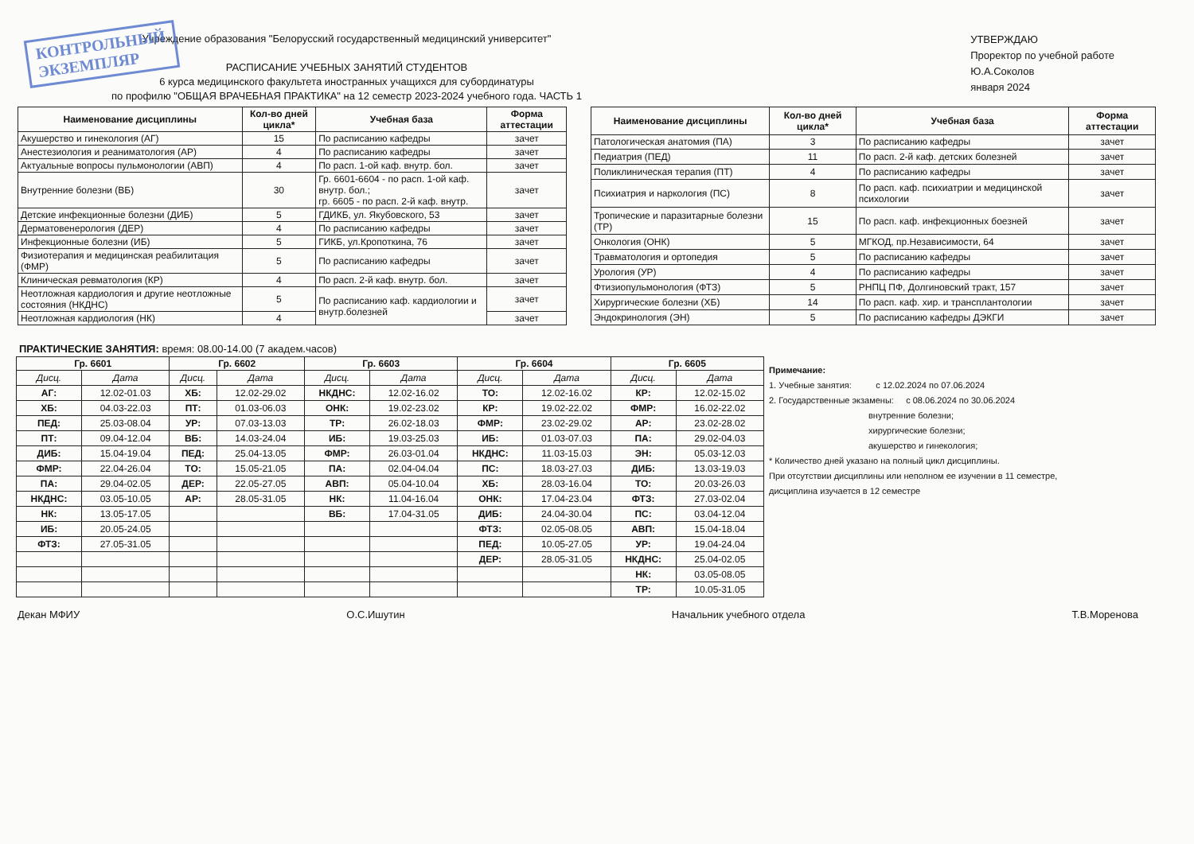КОНТРОЛЬНЫЙ
ЭКЗЕМПЛЯР
Учреждение образования "Белорусский государственный медицинский университет"
РАСПИСАНИЕ УЧЕБНЫХ ЗАНЯТИЙ СТУДЕНТОВ
6 курса медицинского факультета иностранных учащихся для субординатуры
по профилю "ОБЩАЯ ВРАЧЕБНАЯ ПРАКТИКА" на 12 семестр 2023-2024 учебного года. ЧАСТЬ 1
УТВЕРЖДАЮ
Проректор по учебной работе
Ю.А.Соколов
января 2024
| Наименование дисциплины | Кол-во дней цикла* | Учебная база | Форма аттестации |
| --- | --- | --- | --- |
| Акушерство и гинекология (АГ) | 15 | По расписанию кафедры | зачет |
| Анестезиология и реаниматология (АР) | 4 | По расписанию кафедры | зачет |
| Актуальные вопросы пульмонологии (АВП) | 4 | По расп. 1-ой каф. внутр. бол. | зачет |
| Внутренние болезни (ВБ) | 30 | Гр. 6601-6604 - по расп. 1-ой каф. внутр. бол.; гр. 6605 - по расп. 2-й каф. внутр. | зачет |
| Детские инфекционные болезни (ДИБ) | 5 | ГДИКБ, ул. Якубовского, 53 | зачет |
| Дерматовенерология (ДЕР) | 4 | По расписанию кафедры | зачет |
| Инфекционные болезни (ИБ) | 5 | ГИКБ, ул.Кропоткина, 76 | зачет |
| Физиотерапия и медицинская реабилитация (ФМР) | 5 | По расписанию кафедры | зачет |
| Клиническая ревматология (КР) | 4 | По расп. 2-й каф. внутр. бол. | зачет |
| Неотложная кардиология и другие неотложные состояния (НКДНС) | 5 | По расписанию каф. кардиологии и внутр.болезней | зачет |
| Неотложная кардиология (НК) | 4 | | зачет |
| Наименование дисциплины | Кол-во дней цикла* | Учебная база | Форма аттестации |
| --- | --- | --- | --- |
| Патологическая анатомия (ПА) | 3 | По расписанию кафедры | зачет |
| Педиатрия (ПЕД) | 11 | По расп. 2-й каф. детских болезней | зачет |
| Поликлиническая терапия (ПТ) | 4 | По расписанию кафедры | зачет |
| Психиатрия и наркология (ПС) | 8 | По расп. каф. психиатрии и медицинской психологии | зачет |
| Тропические и паразитарные болезни (ТР) | 15 | По расп. каф. инфекционных боезней | зачет |
| Онкология (ОНК) | 5 | МГКОД, пр.Независимости, 64 | зачет |
| Травматология и ортопедия | 5 | По расписанию кафедры | зачет |
| Урология (УР) | 4 | По расписанию кафедры | зачет |
| Фтизиопульмонология (ФТЗ) | 5 | РНПЦ ПФ, Долгиновский тракт, 157 | зачет |
| Хирургические болезни (ХБ) | 14 | По расп. каф. хир. и трансплантологии | зачет |
| Эндокринология (ЭН) | 5 | По расписанию кафедры ДЭКГИ | зачет |
ПРАКТИЧЕСКИЕ ЗАНЯТИЯ: время: 08.00-14.00 (7 академ.часов)
| Гр. 6601 | | Гр. 6602 | | Гр. 6603 | | Гр. 6604 | | Гр. 6605 | |
| --- | --- | --- | --- | --- | --- | --- | --- | --- | --- |
| Дисц. | Дата | Дисц. | Дата | Дисц. | Дата | Дисц. | Дата | Дисц. | Дата |
| АГ: | 12.02-01.03 | ХБ: | 12.02-29.02 | НКДНС: | 12.02-16.02 | ТО: | 12.02-16.02 | КР: | 12.02-15.02 |
| ХБ: | 04.03-22.03 | ПТ: | 01.03-06.03 | ОНК: | 19.02-23.02 | КР: | 19.02-22.02 | ФМР: | 16.02-22.02 |
| ПЕД: | 25.03-08.04 | УР: | 07.03-13.03 | ТР: | 26.02-18.03 | ФМР: | 23.02-29.02 | АР: | 23.02-28.02 |
| ПТ: | 09.04-12.04 | ВБ: | 14.03-24.04 | ИБ: | 19.03-25.03 | ИБ: | 01.03-07.03 | ПА: | 29.02-04.03 |
| ДИБ: | 15.04-19.04 | ПЕД: | 25.04-13.05 | ФМР: | 26.03-01.04 | НКДНС: | 11.03-15.03 | ЭН: | 05.03-12.03 |
| ФМР: | 22.04-26.04 | ТО: | 15.05-21.05 | ПА: | 02.04-04.04 | ПС: | 18.03-27.03 | ДИБ: | 13.03-19.03 |
| ПА: | 29.04-02.05 | ДЕР: | 22.05-27.05 | АВП: | 05.04-10.04 | ХБ: | 28.03-16.04 | ТО: | 20.03-26.03 |
| НКДНС: | 03.05-10.05 | АР: | 28.05-31.05 | НК: | 11.04-16.04 | ОНК: | 17.04-23.04 | ФТЗ: | 27.03-02.04 |
| НК: | 13.05-17.05 | | | ВБ: | 17.04-31.05 | ДИБ: | 24.04-30.04 | ПС: | 03.04-12.04 |
| ИБ: | 20.05-24.05 | | | | | ФТЗ: | 02.05-08.05 | АВП: | 15.04-18.04 |
| ФТЗ: | 27.05-31.05 | | | | | ПЕД: | 10.05-27.05 | УР: | 19.04-24.04 |
| | | | | | | ДЕР: | 28.05-31.05 | НКДНС: | 25.04-02.05 |
| | | | | | | | | НК: | 03.05-08.05 |
| | | | | | | | | ТР: | 10.05-31.05 |
Примечание:
1. Учебные занятия: с 12.02.2024 по 07.06.2024
2. Государственные экзамены: с 08.06.2024 по 30.06.2024
внутренние болезни;
хирургические болезни;
акушерство и гинекология;
* Количество дней указано на полный цикл дисциплины.
При отсутствии дисциплины или неполном ее изучении в 11 семестре,
дисциплина изучается в 12 семестре
Декан МФИУ О.С.Ишутин Начальник учебного отдела Т.В.Моренова